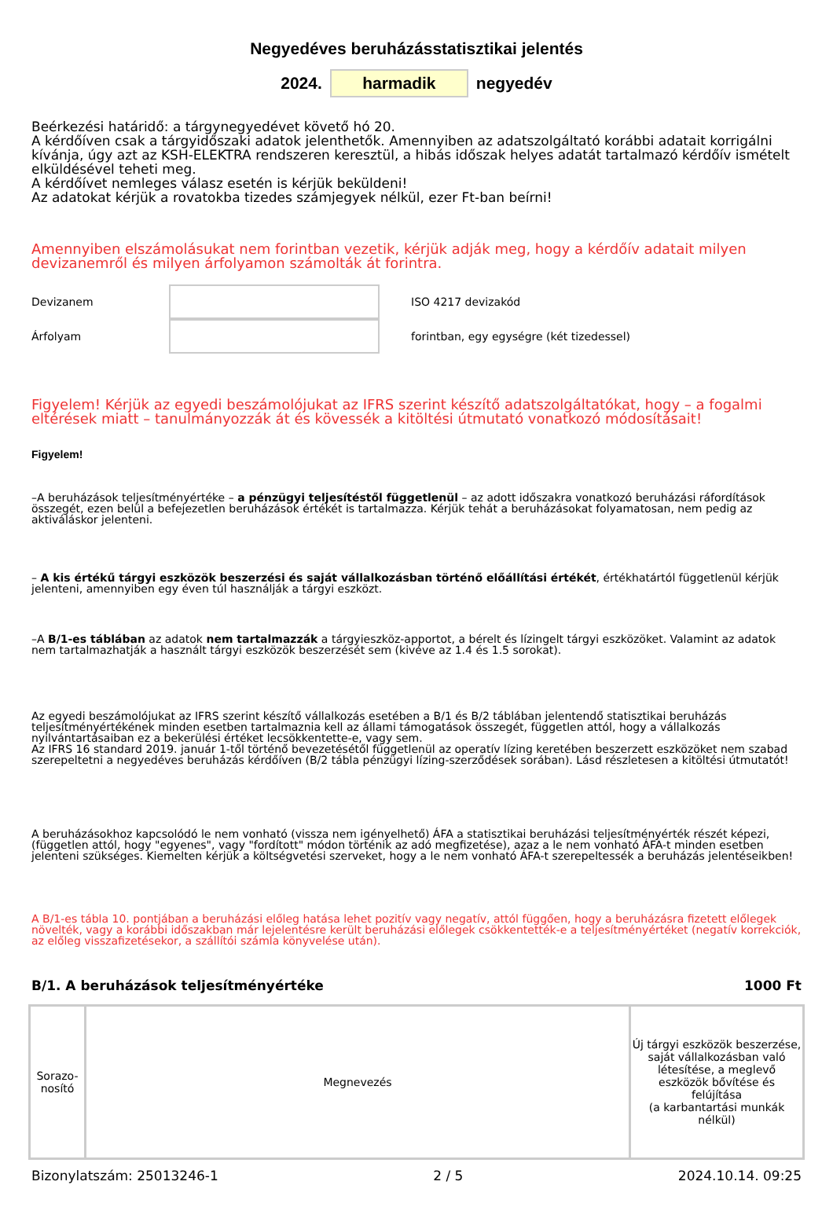Negyedéves beruházásstatisztikai jelentés
2024. harmadik negyedév
Beérkezési határidő: a tárgynegyedévet követő hó 20.
A kérdőíven csak a tárgyidőszaki adatok jelenthetők. Amennyiben az adatszolgáltató korábbi adatait korrigálni kívánja, úgy azt az KSH-ELEKTRA rendszeren keresztül, a hibás időszak helyes adatát tartalmazó kérdőív ismételt elküldésével teheti meg.
A kérdőívet nemleges válasz esetén is kérjük beküldeni!
Az adatokat kérjük a rovatokba tizedes számjegyek nélkül, ezer Ft-ban beírni!
Amennyiben elszámolásukat nem forintban vezetik, kérjük adják meg, hogy a kérdőív adatait milyen devizanemről és milyen árfolyamon számolták át forintra.
Devizanem ISO 4217 devizakód
Árfolyam forintban, egy egységre (két tizedessel)
Figyelem! Kérjük az egyedi beszámolójukat az IFRS szerint készítő adatszolgáltatókat, hogy – a fogalmi eltérések miatt – tanulmányozzák át és kövessék a kitöltési útmutató vonatkozó módosításait!
Figyelem!
–A beruházások teljesítményértéke – a pénzügyi teljesítéstől függetlenül – az adott időszakra vonatkozó beruházási ráfordítások összegét, ezen belül a befejezetlen beruházások értékét is tartalmazza. Kérjük tehát a beruházásokat folyamatosan, nem pedig az aktiváláskor jelenteni.
– A kis értékű tárgyi eszközök beszerzési és saját vállalkozásban történő előállítási értékét, értékhatártól függetlenül kérjük jelenteni, amennyiben egy éven túl használják a tárgyi eszközt.
–A B/1-es táblában az adatok nem tartalmazzák a tárgyieszköz-apportot, a bérelt és lízingelt tárgyi eszközöket. Valamint az adatok nem tartalmazhatják a használt tárgyi eszközök beszerzését sem (kivéve az 1.4 és 1.5 sorokat).
Az egyedi beszámolójukat az IFRS szerint készítő vállalkozás esetében a B/1 és B/2 táblában jelentendő statisztikai beruházás teljesítményértékének minden esetben tartalmaznia kell az állami támogatások összegét, független attól, hogy a vállalkozás nyilvántartásaiban ez a bekerülési értéket lecsökkentette-e, vagy sem.
Az IFRS 16 standard 2019. január 1-től történő bevezetésétől függetlenül az operatív lízing keretében beszerzett eszközöket nem szabad szerepeltetni a negyedéves beruházás kérdőíven (B/2 tábla pénzügyi lízing-szerződések sorában). Lásd részletesen a kitöltési útmutatót!
A beruházásokhoz kapcsolódó le nem vonható (vissza nem igényelhető) ÁFA a statisztikai beruházási teljesítményérték részét képezi, (független attól, hogy "egyenes", vagy "fordított" módon történik az adó megfizetése), azaz a le nem vonható ÁFA-t minden esetben jelenteni szükséges. Kiemelten kérjük a költségvetési szerveket, hogy a le nem vonható ÁFA-t szerepeltessék a beruházás jelentéseikben!
A B/1-es tábla 10. pontjában a beruházási előleg hatása lehet pozitív vagy negatív, attól függően, hogy a beruházásra fizetett előlegek növelték, vagy a korábbi időszakban már lejelentésre került beruházási előlegek csökkentették-e a teljesítményértéket (negatív korrekciók, az előleg visszafizetésekor, a szállítói számla könyvelése után).
B/1. A beruházások teljesítményértéke 1000 Ft
| Sorazo- nosító | Megnevezés | Új tárgyi eszközök beszerzése, saját vállalkozásban való létesítése, a meglevő eszközök bővítése és felújítása (a karbantartási munkák nélkül) |
Bizonylatszám: 25013246-1 2 / 5 2024.10.14. 09:25